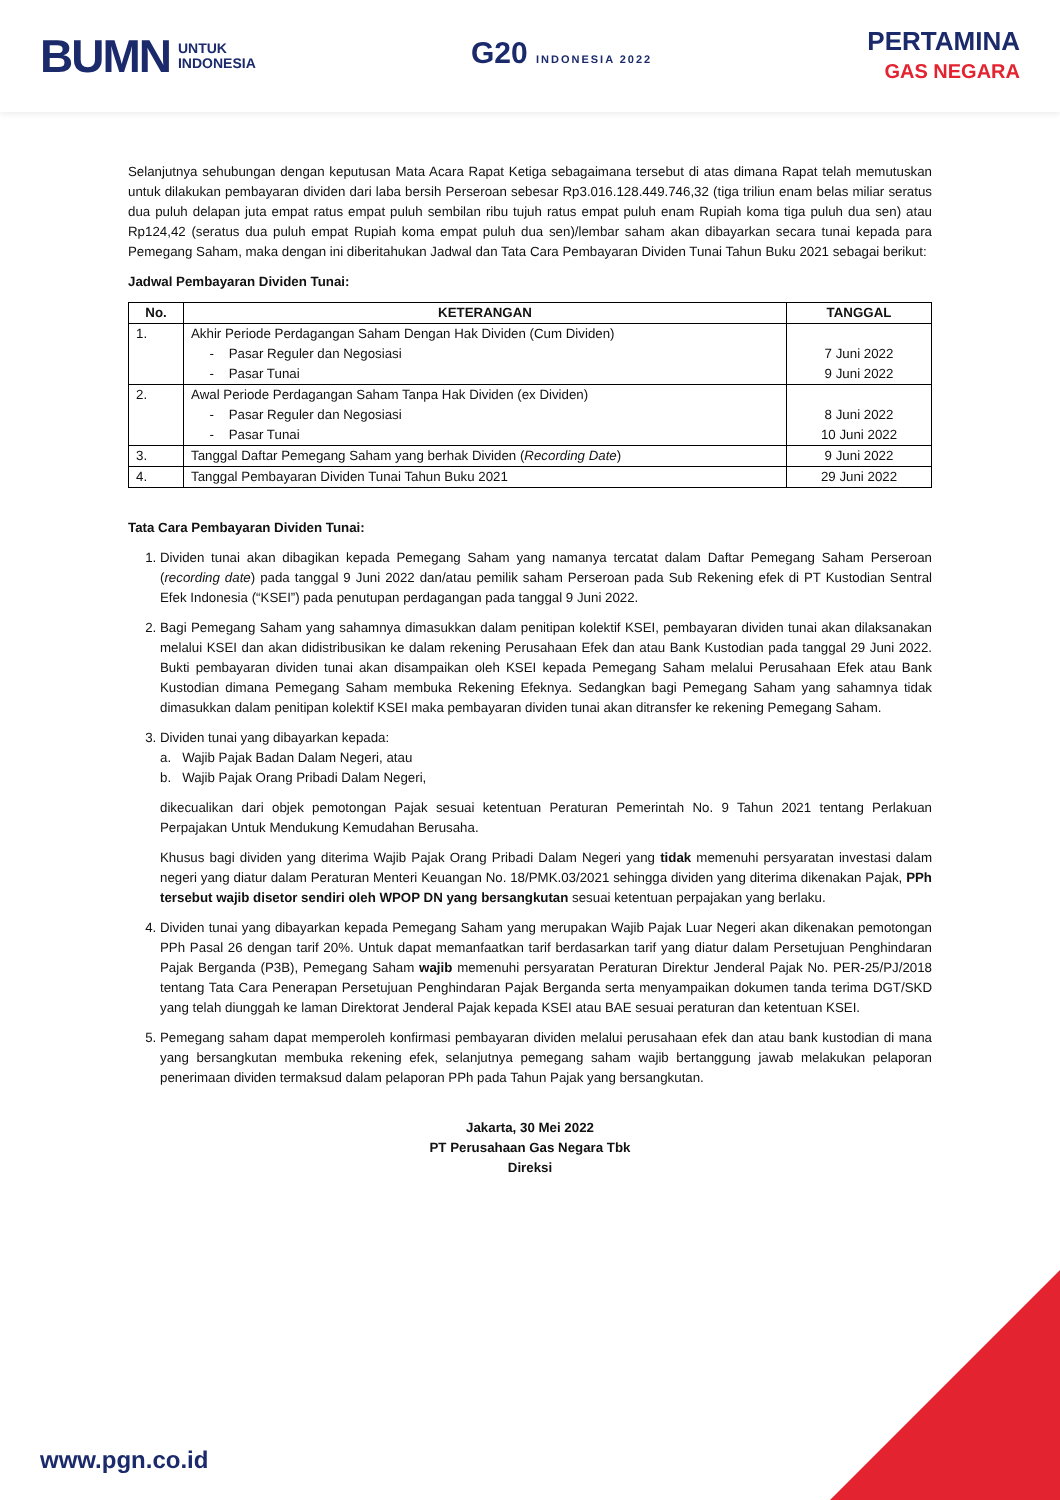BUMN UNTUK
INDONESIA
G20 INDONESIA 2022
PERTAMINA
GAS NEGARA
Selanjutnya sehubungan dengan keputusan Mata Acara Rapat Ketiga sebagaimana tersebut di atas dimana Rapat telah memutuskan untuk dilakukan pembayaran dividen dari laba bersih Perseroan sebesar Rp3.016.128.449.746,32 (tiga triliun enam belas miliar seratus dua puluh delapan juta empat ratus empat puluh sembilan ribu tujuh ratus empat puluh enam Rupiah koma tiga puluh dua sen) atau Rp124,42 (seratus dua puluh empat Rupiah koma empat puluh dua sen)/lembar saham akan dibayarkan secara tunai kepada para Pemegang Saham, maka dengan ini diberitahukan Jadwal dan Tata Cara Pembayaran Dividen Tunai Tahun Buku 2021 sebagai berikut:
Jadwal Pembayaran Dividen Tunai:
| No. | KETERANGAN | TANGGAL |
| --- | --- | --- |
| 1. | Akhir Periode Perdagangan Saham Dengan Hak Dividen (Cum Dividen) - Pasar Reguler dan Negosiasi - Pasar Tunai | 7 Juni 2022 9 Juni 2022 |
| 2. | Awal Periode Perdagangan Saham Tanpa Hak Dividen (ex Dividen) - Pasar Reguler dan Negosiasi - Pasar Tunai | 8 Juni 2022 10 Juni 2022 |
| 3. | Tanggal Daftar Pemegang Saham yang berhak Dividen ( Recording Date ) | 9 Juni 2022 |
| 4. | Tanggal Pembayaran Dividen Tunai Tahun Buku 2021 | 29 Juni 2022 |
Tata Cara Pembayaran Dividen Tunai:
1. Dividen tunai akan dibagikan kepada Pemegang Saham yang namanya tercatat dalam Daftar Pemegang Saham Perseroan (recording date) pada tanggal 9 Juni 2022 dan/atau pemilik saham Perseroan pada Sub Rekening efek di PT Kustodian Sentral Efek Indonesia (“KSEI”) pada penutupan perdagangan pada tanggal 9 Juni 2022.
2. Bagi Pemegang Saham yang sahamnya dimasukkan dalam penitipan kolektif KSEI, pembayaran dividen tunai akan dilaksanakan melalui KSEI dan akan didistribusikan ke dalam rekening Perusahaan Efek dan atau Bank Kustodian pada tanggal 29 Juni 2022. Bukti pembayaran dividen tunai akan disampaikan oleh KSEI kepada Pemegang Saham melalui Perusahaan Efek atau Bank Kustodian dimana Pemegang Saham membuka Rekening Efeknya. Sedangkan bagi Pemegang Saham yang sahamnya tidak dimasukkan dalam penitipan kolektif KSEI maka pembayaran dividen tunai akan ditransfer ke rekening Pemegang Saham.
3. Dividen tunai yang dibayarkan kepada:
a. Wajib Pajak Badan Dalam Negeri, atau
b. Wajib Pajak Orang Pribadi Dalam Negeri,
dikecualikan dari objek pemotongan Pajak sesuai ketentuan Peraturan Pemerintah No. 9 Tahun 2021 tentang Perlakuan Perpajakan Untuk Mendukung Kemudahan Berusaha.
Khusus bagi dividen yang diterima Wajib Pajak Orang Pribadi Dalam Negeri yang tidak memenuhi persyaratan investasi dalam negeri yang diatur dalam Peraturan Menteri Keuangan No. 18/PMK.03/2021 sehingga dividen yang diterima dikenakan Pajak, PPh tersebut wajib disetor sendiri oleh WPOP DN yang bersangkutan sesuai ketentuan perpajakan yang berlaku.
4. Dividen tunai yang dibayarkan kepada Pemegang Saham yang merupakan Wajib Pajak Luar Negeri akan dikenakan pemotongan PPh Pasal 26 dengan tarif 20%. Untuk dapat memanfaatkan tarif berdasarkan tarif yang diatur dalam Persetujuan Penghindaran Pajak Berganda (P3B), Pemegang Saham wajib memenuhi persyaratan Peraturan Direktur Jenderal Pajak No. PER-25/PJ/2018 tentang Tata Cara Penerapan Persetujuan Penghindaran Pajak Berganda serta menyampaikan dokumen tanda terima DGT/SKD yang telah diunggah ke laman Direktorat Jenderal Pajak kepada KSEI atau BAE sesuai peraturan dan ketentuan KSEI.
5. Pemegang saham dapat memperoleh konfirmasi pembayaran dividen melalui perusahaan efek dan atau bank kustodian di mana yang bersangkutan membuka rekening efek, selanjutnya pemegang saham wajib bertanggung jawab melakukan pelaporan penerimaan dividen termaksud dalam pelaporan PPh pada Tahun Pajak yang bersangkutan.
Jakarta, 30 Mei 2022
PT Perusahaan Gas Negara Tbk
Direksi
www.pgn.co.id